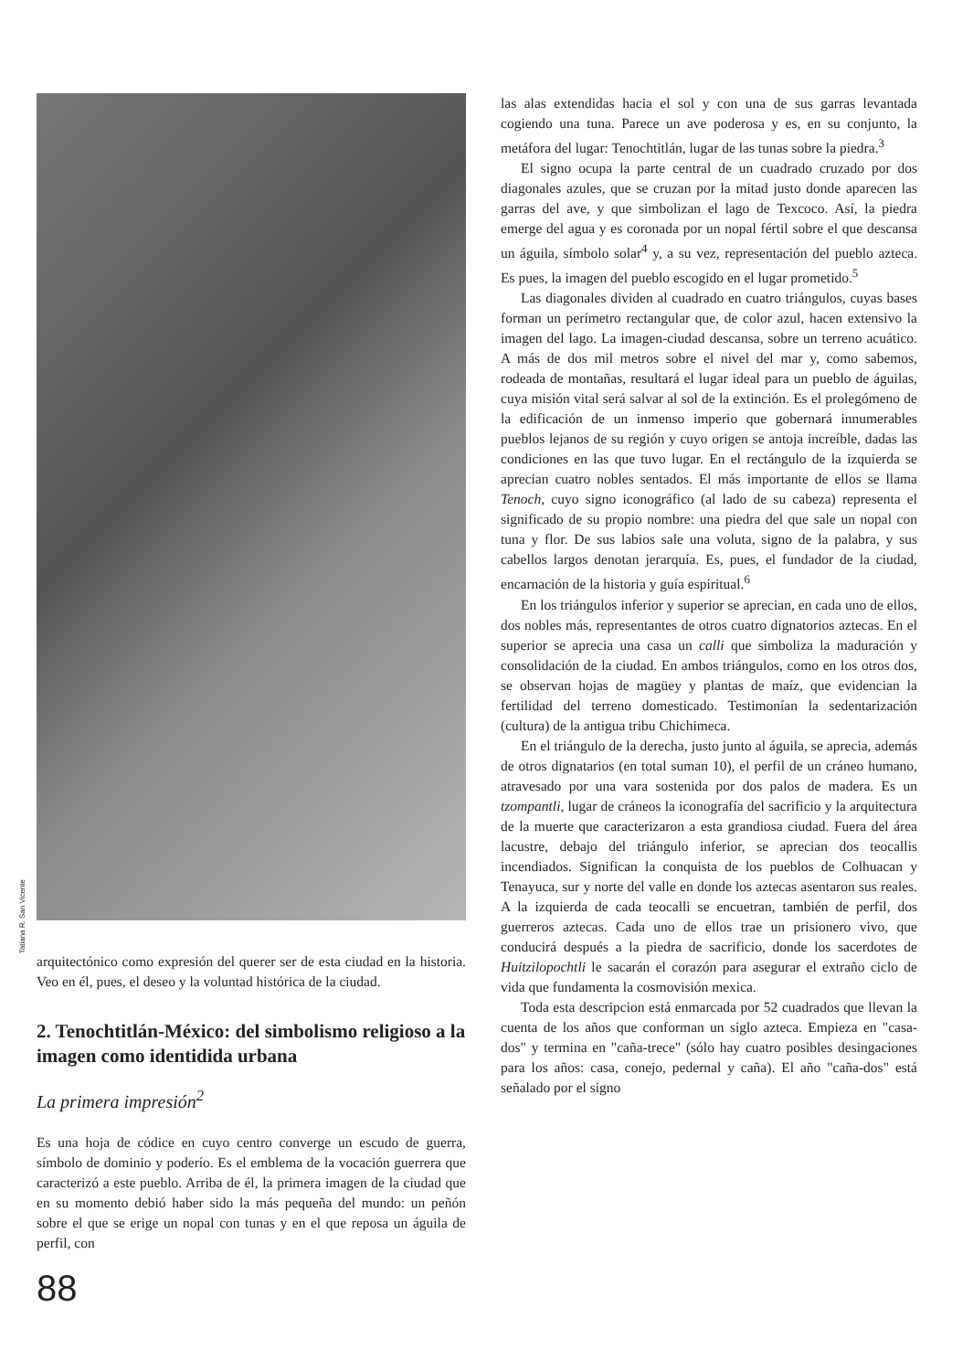Tatiana R. San Vicente
arquitectónico como expresión del querer ser de esta ciudad en la historia. Veo en él, pues, el deseo y la voluntad histórica de la ciudad.
2. Tenochtitlán-México: del simbolismo religioso a la imagen como identidida urbana
La primera impresión<sup>2</sup>
Es una hoja de códice en cuyo centro converge un escudo de guerra, símbolo de dominio y poderío. Es el emblema de la vocación guerrera que caracterizó a este pueblo. Arriba de él, la primera imagen de la ciudad que en su momento debió haber sido la más pequeña del mundo: un peñón sobre el que se erige un nopal con tunas y en el que reposa un águila de perfil, con
88
las alas extendidas hacia el sol y con una de sus garras levantada cogiendo una tuna. Parece un ave poderosa y es, en su conjunto, la metáfora del lugar: Tenochtitlán, lugar de las tunas sobre la piedra.<sup>3</sup>
El signo ocupa la parte central de un cuadrado cruzado por dos diagonales azules, que se cruzan por la mitad justo donde aparecen las garras del ave, y que simbolizan el lago de Texcoco. Así, la piedra emerge del agua y es coronada por un nopal fértil sobre el que descansa un águila, símbolo solar<sup>4</sup> y, a su vez, representación del pueblo azteca. Es pues, la imagen del pueblo escogido en el lugar prometido.<sup>5</sup>
Las diagonales dividen al cuadrado en cuatro triángulos, cuyas bases forman un perímetro rectangular que, de color azul, hacen extensivo la imagen del lago. La imagen-ciudad descansa, sobre un terreno acuático. A más de dos mil metros sobre el nivel del mar y, como sabemos, rodeada de montañas, resultará el lugar ideal para un pueblo de águilas, cuya misión vital será salvar al sol de la extinción. Es el prolegómeno de la edificación de un inmenso imperio que gobernará innumerables pueblos lejanos de su región y cuyo origen se antoja increíble, dadas las condiciones en las que tuvo lugar. En el rectángulo de la izquierda se aprecian cuatro nobles sentados. El más importante de ellos se llama Tenoch, cuyo signo iconográfico (al lado de su cabeza) representa el significado de su propio nombre: una piedra del que sale un nopal con tuna y flor. De sus labios sale una voluta, signo de la palabra, y sus cabellos largos denotan jerarquía. Es, pues, el fundador de la ciudad, encarnación de la historia y guía espiritual.<sup>6</sup>
En los triángulos inferior y superior se aprecian, en cada uno de ellos, dos nobles más, representantes de otros cuatro dignatorios aztecas. En el superior se aprecia una casa un calli que simboliza la maduración y consolidación de la ciudad. En ambos triángulos, como en los otros dos, se observan hojas de magüey y plantas de maíz, que evidencian la fertilidad del terreno domesticado. Testimonían la sedentarización (cultura) de la antigua tribu Chichimeca.
En el triángulo de la derecha, justo junto al águila, se aprecia, además de otros dignatarios (en total suman 10), el perfil de un cráneo humano, atravesado por una vara sostenida por dos palos de madera. Es un tzompantli, lugar de cráneos la iconografía del sacrificio y la arquitectura de la muerte que caracterizaron a esta grandiosa ciudad. Fuera del área lacustre, debajo del triángulo inferior, se aprecian dos teocallis incendiados. Significan la conquista de los pueblos de Colhuacan y Tenayuca, sur y norte del valle en donde los aztecas asentaron sus reales. A la izquierda de cada teocalli se encuetran, también de perfil, dos guerreros aztecas. Cada uno de ellos trae un prisionero vivo, que conducirá después a la piedra de sacrificio, donde los sacerdotes de Huitzilopochtli le sacarán el corazón para asegurar el extraño ciclo de vida que fundamenta la cosmovisión mexica.
Toda esta descripcion está enmarcada por 52 cuadrados que llevan la cuenta de los años que conforman un siglo azteca. Empieza en "casa-dos" y termina en "caña-trece" (sólo hay cuatro posibles desingaciones para los años: casa, conejo, pedernal y caña). El año "caña-dos" está señalado por el signo